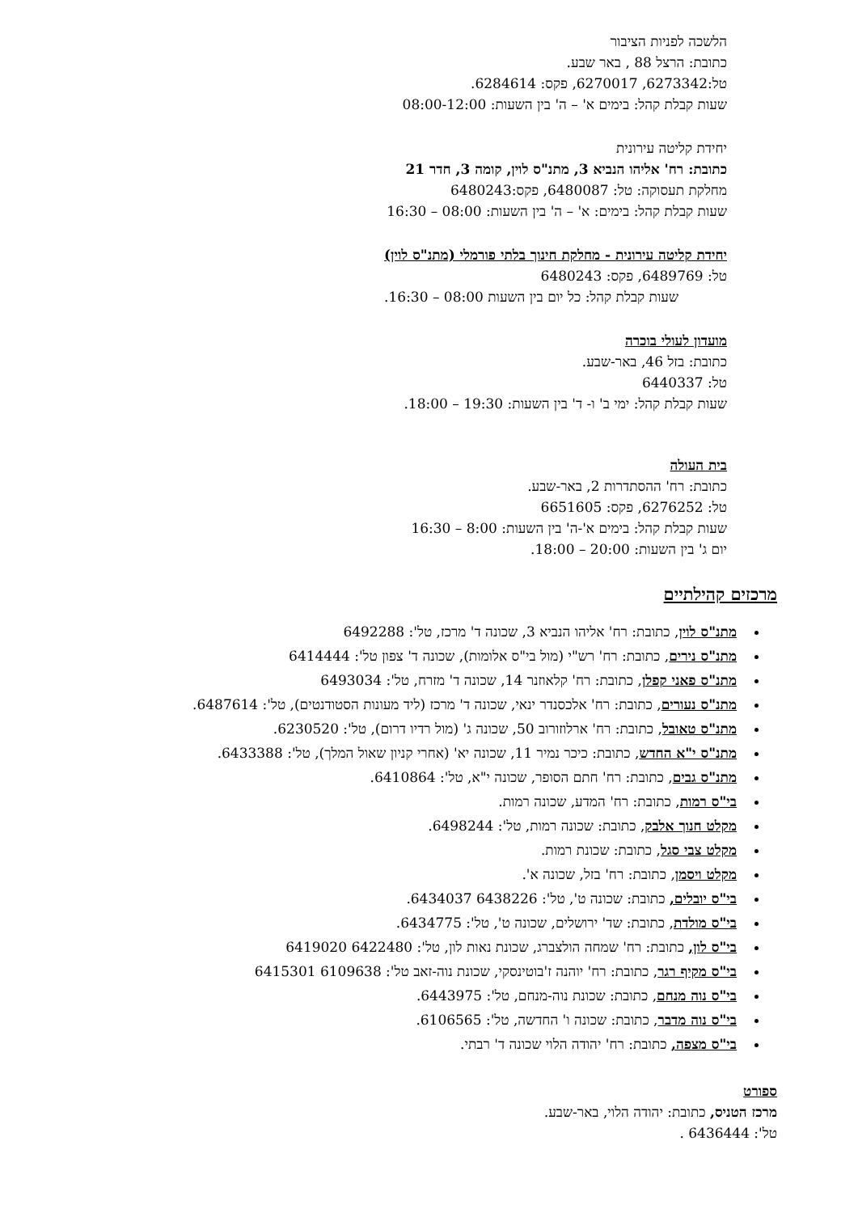הלשכה לפניות הציבור
כתובת: הרצל 88 , באר שבע.
טל:6273342, 6270017, פקס: 6284614.
שעות קבלת קהל: בימים א' – ה' בין השעות: 08:00-12:00
יחידת קליטה עירונית
כתובת: רח' אליהו הנביא 3, מתנ"ס לוין, קומה 3, חדר 21
מחלקת תעסוקה: טל: 6480087, פקס:6480243
שעות קבלת קהל: בימים: א' – ה' בין השעות: 08:00 – 16:30
יחידת קליטה עירונית - מחלקת חינוך בלתי פורמלי (מתנ"ס לוין)
טל: 6489769, פקס: 6480243
שעות קבלת קהל: כל יום בין השעות 08:00 – 16:30.
מועדון לעולי בוכרה
כתובת: בזל 46, באר-שבע.
טל: 6440337
שעות קבלת קהל: ימי ב' ו- ד' בין השעות: 19:30 – 18:00.
בית העולה
כתובת: רח' ההסתדרות 2, באר-שבע.
טל: 6276252, פקס: 6651605
שעות קבלת קהל: בימים א'-ה' בין השעות: 8:00 – 16:30
יום ג' בין השעות: 20:00 – 18:00.
מרכזים קהילתיים
מתנ"ס לוין, כתובת: רח' אליהו הנביא 3, שכונה ד' מרכז, טל': 6492288
מתנ"ס נירים, כתובת: רח' רש"י (מול בי"ס אלומות), שכונה ד' צפון טל': 6414444
מתנ"ס פאני קפלן, כתובת: רח' קלאוזנר 14, שכונה ד' מזרח, טל': 6493034
מתנ"ס נעורים, כתובת: רח' אלכסנדר ינאי, שכונה ד' מרכז (ליד מעונות הסטודנטים), טל': 6487614.
מתנ"ס טאובל, כתובת: רח' ארלוזורוב 50, שכונה ג' (מול רדיו דרום), טל': 6230520.
מתנ"ס י"א החדש, כתובת: כיכר נמיר 11, שכונה יא' (אחרי קניון שאול המלך), טל': 6433388.
מתנ"ס גבים, כתובת: רח' חתם הסופר, שכונה י"א, טל': 6410864.
בי"ס רמות, כתובת: רח' המדע, שכונה רמות.
מקלט חנוך אלבק, כתובת: שכונה רמות, טל': 6498244.
מקלט צבי סגל, כתובת: שכונת רמות.
מקלט ויסמן, כתובת: רח' בזל, שכונה א'.
בי"ס יובלים, כתובת: שכונה ט', טל': 6438226 6434037.
בי"ס מולדת, כתובת: שד' ירושלים, שכונה ט', טל': 6434775.
בי"ס לון, כתובת: רח' שמחה הולצברג, שכונת נאות לון, טל': 6422480 6419020
בי"ס מקיף רגר, כתובת: רח' יוהנה ז'בוטינסקי, שכונת נוה-זאב טל': 6109638 6415301
בי"ס נוה מנחם, כתובת: שכונת נוה-מנחם, טל': 6443975.
בי"ס נוה מדבר, כתובת: שכונה ו' החדשה, טל': 6106565.
בי"ס מצפה, כתובת: רח' יהודה הלוי שכונה ד' רבתי.
ספורט
מרכז הטניס, כתובת: יהודה הלוי, באר-שבע.
טל': 6436444 .